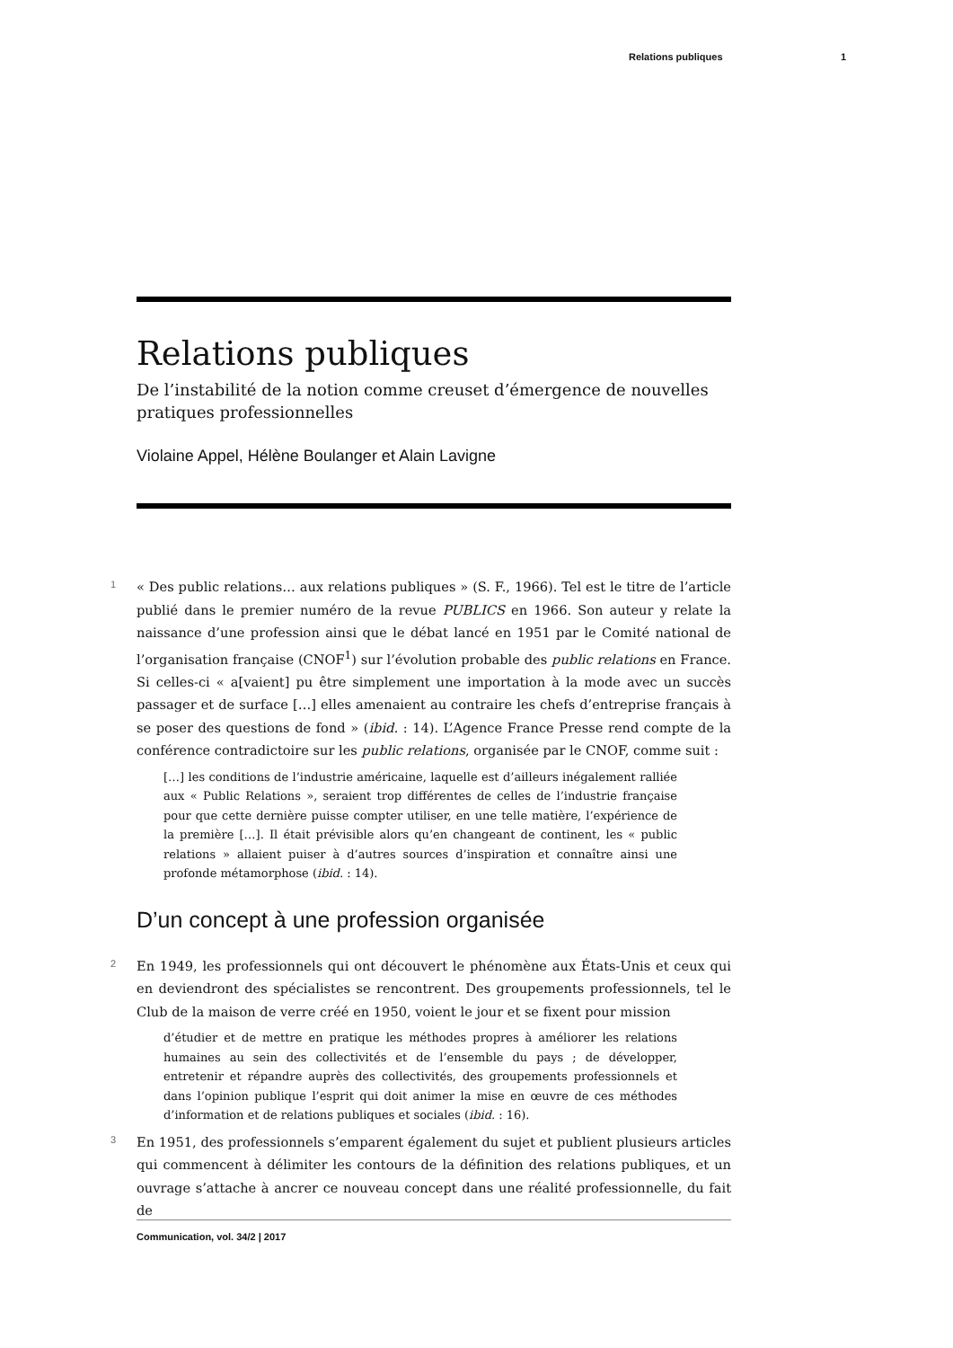Relations publiques 1
Relations publiques
De l’instabilité de la notion comme creuset d’émergence de nouvelles pratiques professionnelles
Violaine Appel, Hélène Boulanger et Alain Lavigne
1 « Des public relations… aux relations publiques » (S. F., 1966). Tel est le titre de l’article publié dans le premier numéro de la revue PUBLICS en 1966. Son auteur y relate la naissance d’une profession ainsi que le débat lancé en 1951 par le Comité national de l’organisation française (CNOF<sup>1</sup>) sur l’évolution probable des public relations en France. Si celles-ci « a[vaient] pu être simplement une importation à la mode avec un succès passager et de surface […] elles amenaient au contraire les chefs d’entreprise français à se poser des questions de fond » (ibid. : 14). L’Agence France Presse rend compte de la conférence contradictoire sur les public relations, organisée par le CNOF, comme suit :
[…] les conditions de l’industrie américaine, laquelle est d’ailleurs inégalement ralliée aux « Public Relations », seraient trop différentes de celles de l’industrie française pour que cette dernière puisse compter utiliser, en une telle matière, l’expérience de la première […]. Il était prévisible alors qu’en changeant de continent, les « public relations » allaient puiser à d’autres sources d’inspiration et connaître ainsi une profonde métamorphose (ibid. : 14).
D’un concept à une profession organisée
2 En 1949, les professionnels qui ont découvert le phénomène aux États-Unis et ceux qui en deviendront des spécialistes se rencontrent. Des groupements professionnels, tel le Club de la maison de verre créé en 1950, voient le jour et se fixent pour mission
d’étudier et de mettre en pratique les méthodes propres à améliorer les relations humaines au sein des collectivités et de l’ensemble du pays ; de développer, entretenir et répandre auprès des collectivités, des groupements professionnels et dans l’opinion publique l’esprit qui doit animer la mise en œuvre de ces méthodes d’information et de relations publiques et sociales (ibid. : 16).
3 En 1951, des professionnels s’emparent également du sujet et publient plusieurs articles qui commencent à délimiter les contours de la définition des relations publiques, et un ouvrage s’attache à ancrer ce nouveau concept dans une réalité professionnelle, du fait de
Communication, vol. 34/2 | 2017